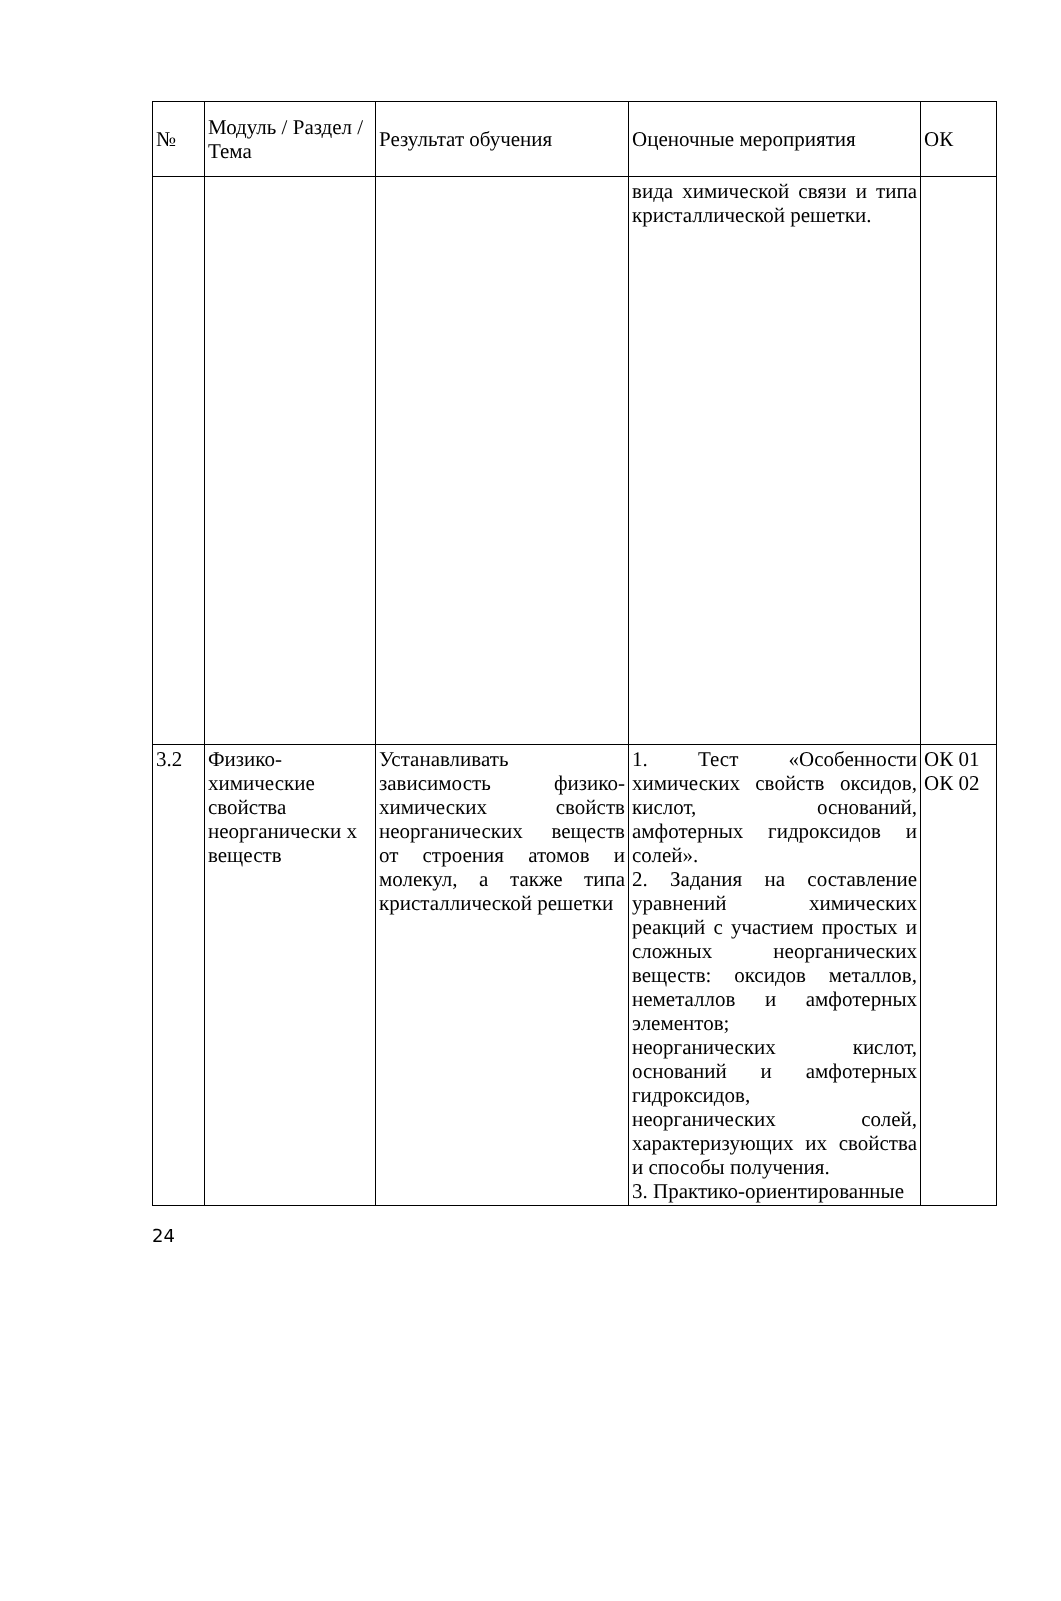| № | Модуль / Раздел / Тема | Результат обучения | Оценочные мероприятия | ОК |
| --- | --- | --- | --- | --- |
| | | | вида химической связи и типа кристаллической решетки. | |
| 3.2 | Физико-химические свойства неорганически х веществ | Устанавливать зависимость физико-химических свойств неорганических веществ от строения атомов и молекул, а также типа кристаллической решетки | 1. Тест «Особенности химических свойств оксидов, кислот, оснований, амфотерных гидроксидов и солей». 2. Задания на составление уравнений химических реакций с участием простых и сложных неорганических веществ: оксидов металлов, неметаллов и амфотерных элементов; неорганических кислот, оснований и амфотерных гидроксидов, неорганических солей, характеризующих их свойства и способы получения. 3. Практико-ориентированные | ОК 01 ОК 02 |
24